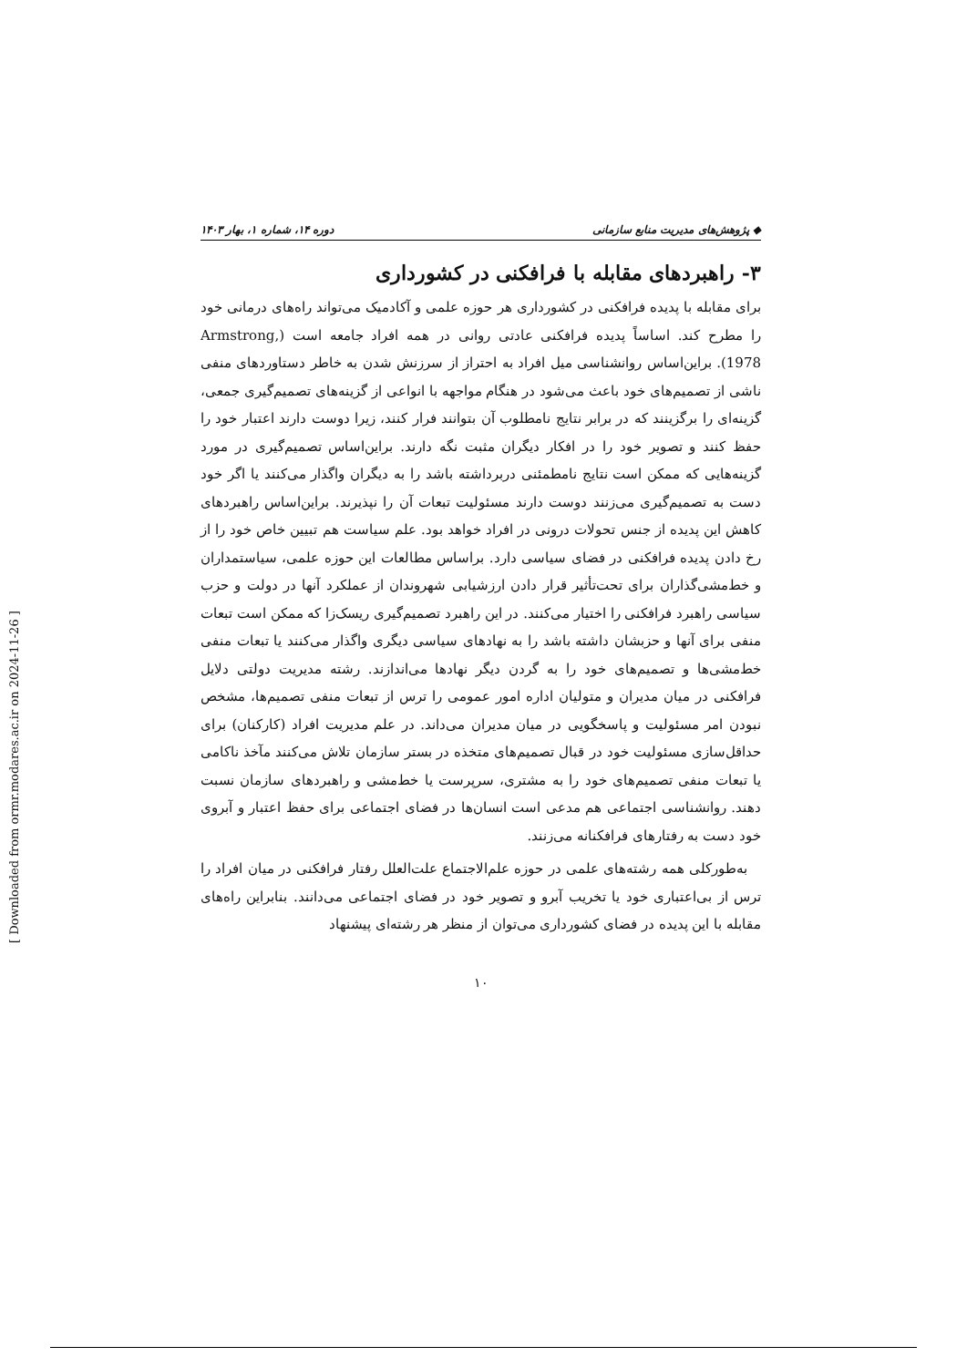◆ پژوهش‌های مدیریت منابع سازمانی دوره ۱۴، شماره ۱، بهار ۱۴۰۳
۳- راهبردهای مقابله با فرافکنی در کشورداری
برای مقابله با پدیده فرافکنی در کشورداری هر حوزه علمی و آکادمیک می‌تواند راه‌های درمانی خود را مطرح کند. اساساً پدیده فرافکنی عادتی روانی در همه افراد جامعه است (Armstrong, 1978). براین‌اساس روانشناسی میل افراد به احتراز از سرزنش شدن به خاطر دستاوردهای منفی ناشی از تصمیم‌های خود باعث می‌شود در هنگام مواجهه با انواعی از گزینه‌های تصمیم‌گیری جمعی، گزینه‌ای را برگزینند که در برابر نتایج نامطلوب آن بتوانند فرار کنند، زیرا دوست دارند اعتبار خود را حفظ کنند و تصویر خود را در افکار دیگران مثبت نگه دارند. براین‌اساس تصمیم‌گیری در مورد گزینه‌هایی که ممکن است نتایج نامطمئنی دربرداشته باشد را به دیگران واگذار می‌کنند یا اگر خود دست به تصمیم‌گیری می‌زنند دوست دارند مسئولیت تبعات آن را نپذیرند. براین‌اساس راهبردهای کاهش این پدیده از جنس تحولات درونی در افراد خواهد بود. علم سیاست هم تبیین خاص خود را از رخ دادن پدیده فرافکنی در فضای سیاسی دارد. براساس مطالعات این حوزه علمی، سیاستمداران و خط‌مشی‌گذاران برای تحت‌تأثیر قرار دادن ارزشیابی شهروندان از عملکرد آنها در دولت و حزب سیاسی راهبرد فرافکنی را اختیار می‌کنند. در این راهبرد تصمیم‌گیری ریسک‌زا که ممکن است تبعات منفی برای آنها و حزبشان داشته باشد را به نهادهای سیاسی دیگری واگذار می‌کنند یا تبعات منفی خط‌مشی‌ها و تصمیم‌های خود را به گردن دیگر نهادها می‌اندازند. رشته مدیریت دولتی دلایل فرافکنی در میان مدیران و متولیان اداره امور عمومی را ترس از تبعات منفی تصمیم‌ها، مشخص نبودن امر مسئولیت و پاسخگویی در میان مدیران می‌داند. در علم مدیریت افراد (کارکنان) برای حداقل‌سازی مسئولیت خود در قبال تصمیم‌های متخذه در بستر سازمان تلاش می‌کنند مآخذ ناکامی یا تبعات منفی تصمیم‌های خود را به مشتری، سرپرست یا خط‌مشی و راهبردهای سازمان نسبت دهند. روانشناسی اجتماعی هم مدعی است انسان‌ها در فضای اجتماعی برای حفظ اعتبار و آبروی خود دست به رفتارهای فرافکنانه می‌زنند.
به‌طورکلی همه رشته‌های علمی در حوزه علم‌الاجتماع علت‌العلل رفتار فرافکنی در میان افراد را ترس از بی‌اعتباری خود یا تخریب آبرو و تصویر خود در فضای اجتماعی می‌دانند. بنابراین راه‌های مقابله با این پدیده در فضای کشورداری می‌توان از منظر هر رشته‌ای پیشنهاد
۱۰
[ Downloaded from ormr.modares.ac.ir on 2024-11-26 ]